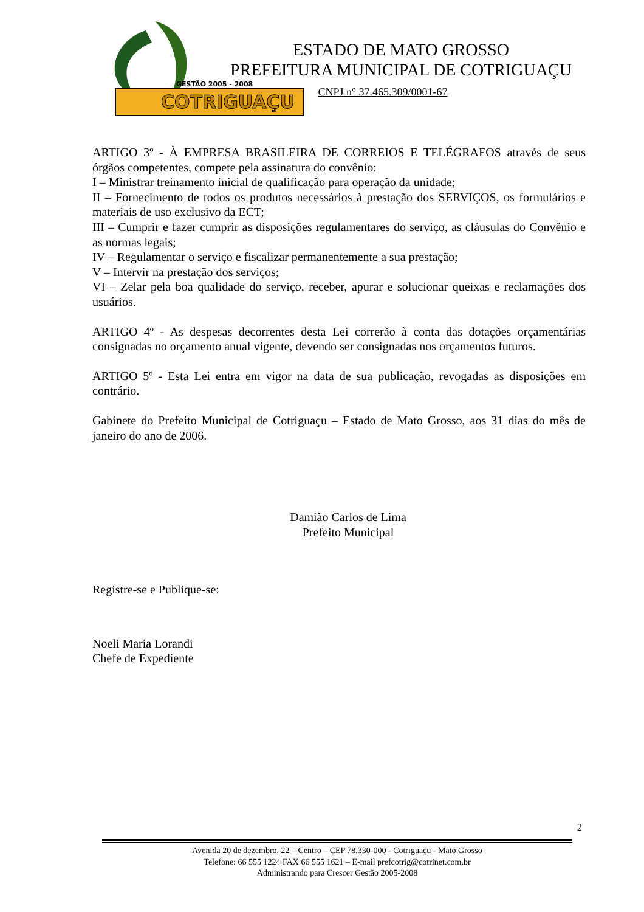GESTÃO 2005 - 2008
COTRIGUAÇU
ESTADO DE MATO GROSSO
PREFEITURA MUNICIPAL DE COTRIGUAÇU
CNPJ n° 37.465.309/0001-67
ARTIGO 3º - À EMPRESA BRASILEIRA DE CORREIOS E TELÉGRAFOS através de seus órgãos competentes, compete pela assinatura do convênio:
I – Ministrar treinamento inicial de qualificação para operação da unidade;
II – Fornecimento de todos os produtos necessários à prestação dos SERVIÇOS, os formulários e materiais de uso exclusivo da ECT;
III – Cumprir e fazer cumprir as disposições regulamentares do serviço, as cláusulas do Convênio e as normas legais;
IV – Regulamentar o serviço e fiscalizar permanentemente a sua prestação;
V – Intervir na prestação dos serviços;
VI – Zelar pela boa qualidade do serviço, receber, apurar e solucionar queixas e reclamações dos usuários.
ARTIGO 4º - As despesas decorrentes desta Lei correrão à conta das dotações orçamentárias consignadas no orçamento anual vigente, devendo ser consignadas nos orçamentos futuros.
ARTIGO 5º - Esta Lei entra em vigor na data de sua publicação, revogadas as disposições em contrário.
Gabinete do Prefeito Municipal de Cotriguaçu – Estado de Mato Grosso, aos 31 dias do mês de janeiro do ano de 2006.
Damião Carlos de Lima
Prefeito Municipal
Registre-se e Publique-se:
Noeli Maria Lorandi
Chefe de Expediente
2
Avenida 20 de dezembro, 22 – Centro – CEP 78.330-000 - Cotriguaçu - Mato Grosso
Telefone: 66 555 1224 FAX 66 555 1621 – E-mail prefcotrig@cotrinet.com.br
Administrando para Crescer Gestão 2005-2008